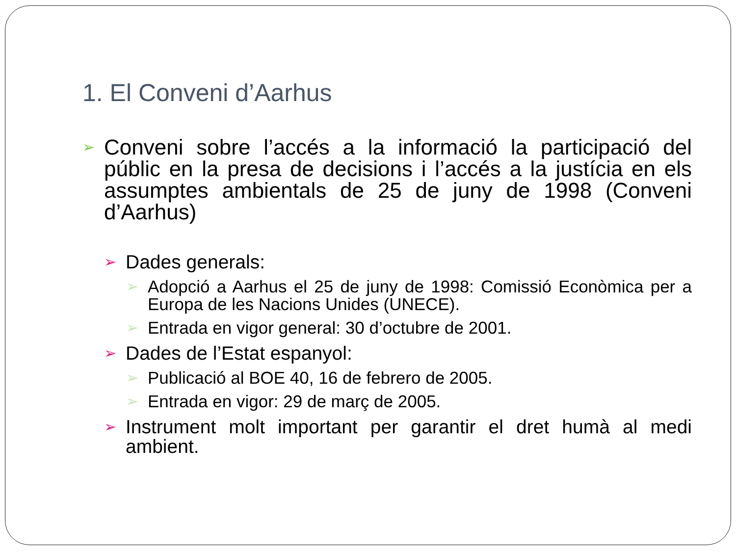1. El Conveni d’Aarhus
➢
Conveni sobre l’accés a la informació la participació del públic en la presa de decisions i l’accés a la justícia en els assumptes ambientals de 25 de juny de 1998 (Conveni d’Aarhus)
➢
Dades generals:
➢
Adopció a Aarhus el 25 de juny de 1998: Comissió Econòmica per a Europa de les Nacions Unides (UNECE).
➢
Entrada en vigor general: 30 d’octubre de 2001.
➢
Dades de l’Estat espanyol:
➢
Publicació al BOE 40, 16 de febrero de 2005.
➢
Entrada en vigor: 29 de març de 2005.
➢
Instrument molt important per garantir el dret humà al medi ambient.